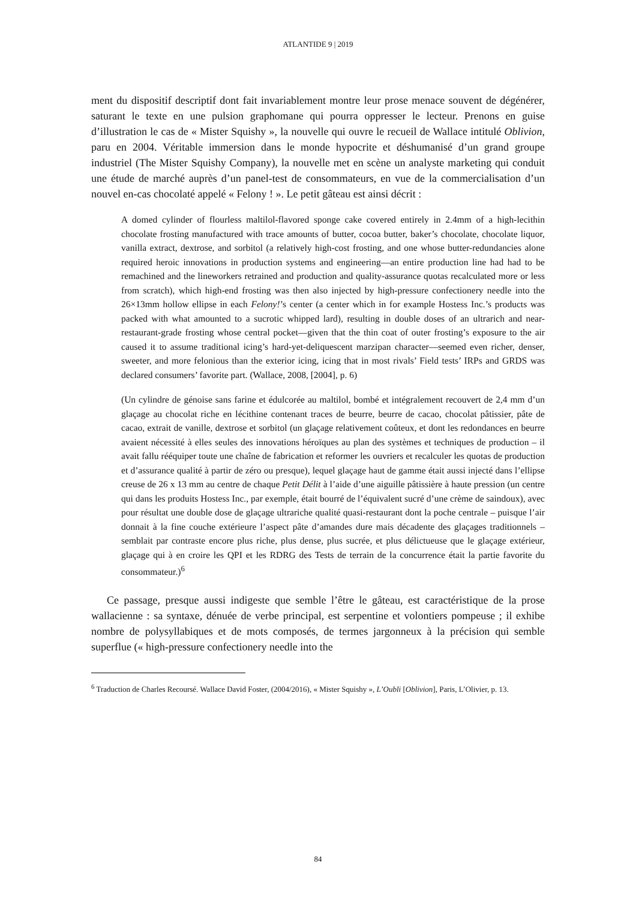ATLANTIDE 9 | 2019
ment du dispositif descriptif dont fait invariablement montre leur prose menace souvent de dégénérer, saturant le texte en une pulsion graphomane qui pourra oppresser le lecteur. Prenons en guise d’illustration le cas de « Mister Squishy », la nouvelle qui ouvre le recueil de Wallace intitulé Oblivion, paru en 2004. Véritable immersion dans le monde hypocrite et déshumanisé d’un grand groupe industriel (The Mister Squishy Company), la nouvelle met en scène un analyste marketing qui conduit une étude de marché auprès d’un panel-test de consommateurs, en vue de la commercialisation d’un nouvel en-cas chocolaté appelé « Felony ! ». Le petit gâteau est ainsi décrit :
A domed cylinder of flourless maltilol-flavored sponge cake covered entirely in 2.4mm of a high-lecithin chocolate frosting manufactured with trace amounts of butter, cocoa butter, baker’s chocolate, chocolate liquor, vanilla extract, dextrose, and sorbitol (a relatively high-cost frosting, and one whose butter-redundancies alone required heroic innovations in production systems and engineering—an entire production line had had to be remachined and the lineworkers retrained and production and quality-assurance quotas recalculated more or less from scratch), which high-end frosting was then also injected by high-pressure confectionery needle into the 26×13mm hollow ellipse in each Felony!’s center (a center which in for example Hostess Inc.’s products was packed with what amounted to a sucrotic whipped lard), resulting in double doses of an ultrarich and near-restaurant-grade frosting whose central pocket—given that the thin coat of outer frosting’s exposure to the air caused it to assume traditional icing’s hard-yet-deliquescent marzipan character—seemed even richer, denser, sweeter, and more felonious than the exterior icing, icing that in most rivals’ Field tests’ IRPs and GRDS was declared consumers’ favorite part. (Wallace, 2008, [2004], p. 6)
(Un cylindre de génoise sans farine et édulcorée au maltilol, bombé et intégralement recouvert de 2,4 mm d’un glaçage au chocolat riche en lécithine contenant traces de beurre, beurre de cacao, chocolat pâtissier, pâte de cacao, extrait de vanille, dextrose et sorbitol (un glaçage relativement coûteux, et dont les redondances en beurre avaient nécessité à elles seules des innovations héroïques au plan des systèmes et techniques de production – il avait fallu rééquiper toute une chaîne de fabrication et reformer les ouvriers et recalculer les quotas de production et d’assurance qualité à partir de zéro ou presque), lequel glaçage haut de gamme était aussi injecté dans l’ellipse creuse de 26 x 13 mm au centre de chaque Petit Délit à l’aide d’une aiguille pâtissière à haute pression (un centre qui dans les produits Hostess Inc., par exemple, était bourré de l’équivalent sucré d’une crème de saindoux), avec pour résultat une double dose de glaçage ultrariche qualité quasi-restaurant dont la poche centrale – puisque l’air donnait à la fine couche extérieure l’aspect pâte d’amandes dure mais décadente des glaçages traditionnels – semblait par contraste encore plus riche, plus dense, plus sucrée, et plus délictueuse que le glaçage extérieur, glaçage qui à en croire les QPI et les RDRG des Tests de terrain de la concurrence était la partie favorite du consommateur.)<sup>6</sup>
Ce passage, presque aussi indigeste que semble l’être le gâteau, est caractéristique de la prose wallacienne : sa syntaxe, dénuée de verbe principal, est serpentine et volontiers pompeuse ; il exhibe nombre de polysyllabiques et de mots composés, de termes jargonneux à la précision qui semble superflue (« high-pressure confectionery needle into the
<sup>6</sup> Traduction de Charles Recoursé. Wallace David Foster, (2004/2016), « Mister Squishy », L’Oubli [Oblivion], Paris, L’Olivier, p. 13.
84